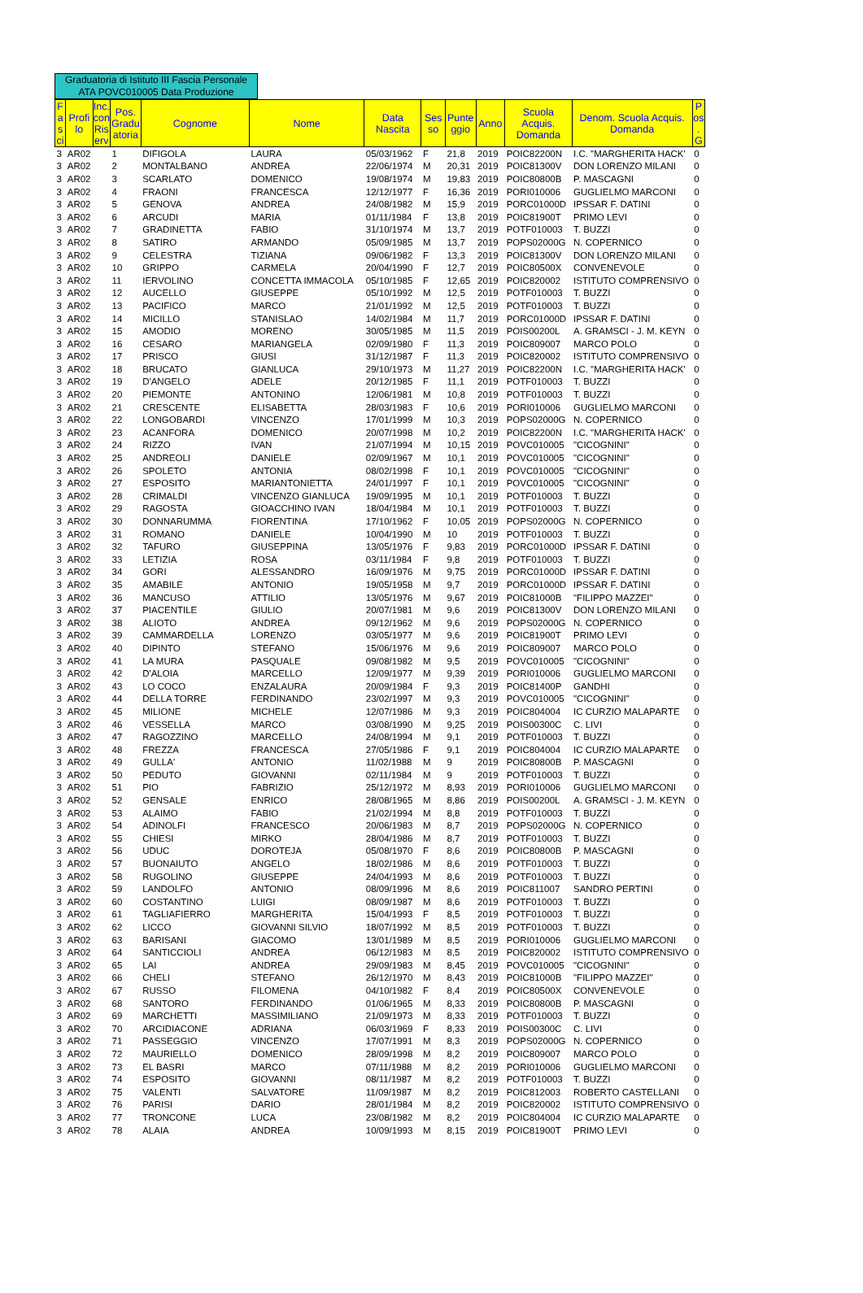Graduatoria di Istituto III Fascia Personale ATA POVC010005 Data Produzione
| F a s ci | Profi lo | Inc. con Ris erv | Pos. Gradu atoria | Cognome | Nome | Data Nascita | Ses so | Punte ggio | Anno | Scuola Acquis. Domanda | Denom. Scuola Acquis. Domanda | P os . G |
| --- | --- | --- | --- | --- | --- | --- | --- | --- | --- | --- | --- | --- |
| 3 | AR02 | | 1 | DIFIGOLA | LAURA | 05/03/1962 | F | 21,8 | 2019 | POIC82200N | I.C. "MARGHERITA HACK' | 0 |
| 3 | AR02 | | 2 | MONTALBANO | ANDREA | 22/06/1974 | M | 20,31 | 2019 | POIC81300V | DON LORENZO MILANI | 0 |
| 3 | AR02 | | 3 | SCARLATO | DOMENICO | 19/08/1974 | M | 19,83 | 2019 | POIC80800B | P. MASCAGNI | 0 |
| 3 | AR02 | | 4 | FRAONI | FRANCESCA | 12/12/1977 | F | 16,36 | 2019 | PORI010006 | GUGLIELMO MARCONI | 0 |
| 3 | AR02 | | 5 | GENOVA | ANDREA | 24/08/1982 | M | 15,9 | 2019 | PORC01000D | IPSSAR F. DATINI | 0 |
| 3 | AR02 | | 6 | ARCUDI | MARIA | 01/11/1984 | F | 13,8 | 2019 | POIC81900T | PRIMO LEVI | 0 |
| 3 | AR02 | | 7 | GRADINETTA | FABIO | 31/10/1974 | M | 13,7 | 2019 | POTF010003 | T. BUZZI | 0 |
| 3 | AR02 | | 8 | SATIRO | ARMANDO | 05/09/1985 | M | 13,7 | 2019 | POPS02000G | N. COPERNICO | 0 |
| 3 | AR02 | | 9 | CELESTRA | TIZIANA | 09/06/1982 | F | 13,3 | 2019 | POIC81300V | DON LORENZO MILANI | 0 |
| 3 | AR02 | | 10 | GRIPPO | CARMELA | 20/04/1990 | F | 12,7 | 2019 | POIC80500X | CONVENEVOLE | 0 |
| 3 | AR02 | | 11 | IERVOLINO | CONCETTA IMMACOLA | 05/10/1985 | F | 12,65 | 2019 | POIC820002 | ISTITUTO COMPRENSIVO | 0 |
| 3 | AR02 | | 12 | AUCELLO | GIUSEPPE | 05/10/1992 | M | 12,5 | 2019 | POTF010003 | T. BUZZI | 0 |
| 3 | AR02 | | 13 | PACIFICO | MARCO | 21/01/1992 | M | 12,5 | 2019 | POTF010003 | T. BUZZI | 0 |
| 3 | AR02 | | 14 | MICILLO | STANISLAO | 14/02/1984 | M | 11,7 | 2019 | PORC01000D | IPSSAR F. DATINI | 0 |
| 3 | AR02 | | 15 | AMODIO | MORENO | 30/05/1985 | M | 11,5 | 2019 | POIS00200L | A. GRAMSCI - J. M. KEYN | 0 |
| 3 | AR02 | | 16 | CESARO | MARIANGELA | 02/09/1980 | F | 11,3 | 2019 | POIC809007 | MARCO POLO | 0 |
| 3 | AR02 | | 17 | PRISCO | GIUSI | 31/12/1987 | F | 11,3 | 2019 | POIC820002 | ISTITUTO COMPRENSIVO | 0 |
| 3 | AR02 | | 18 | BRUCATO | GIANLUCA | 29/10/1973 | M | 11,27 | 2019 | POIC82200N | I.C. "MARGHERITA HACK' | 0 |
| 3 | AR02 | | 19 | D'ANGELO | ADELE | 20/12/1985 | F | 11,1 | 2019 | POTF010003 | T. BUZZI | 0 |
| 3 | AR02 | | 20 | PIEMONTE | ANTONINO | 12/06/1981 | M | 10,8 | 2019 | POTF010003 | T. BUZZI | 0 |
| 3 | AR02 | | 21 | CRESCENTE | ELISABETTA | 28/03/1983 | F | 10,6 | 2019 | PORI010006 | GUGLIELMO MARCONI | 0 |
| 3 | AR02 | | 22 | LONGOBARDI | VINCENZO | 17/01/1999 | M | 10,3 | 2019 | POPS02000G | N. COPERNICO | 0 |
| 3 | AR02 | | 23 | ACANFORA | DOMENICO | 20/07/1998 | M | 10,2 | 2019 | POIC82200N | I.C. "MARGHERITA HACK' | 0 |
| 3 | AR02 | | 24 | RIZZO | IVAN | 21/07/1994 | M | 10,15 | 2019 | POVC010005 | "CICOGNINI" | 0 |
| 3 | AR02 | | 25 | ANDREOLI | DANIELE | 02/09/1967 | M | 10,1 | 2019 | POVC010005 | "CICOGNINI" | 0 |
| 3 | AR02 | | 26 | SPOLETO | ANTONIA | 08/02/1998 | F | 10,1 | 2019 | POVC010005 | "CICOGNINI" | 0 |
| 3 | AR02 | | 27 | ESPOSITO | MARIANTONIETTA | 24/01/1997 | F | 10,1 | 2019 | POVC010005 | "CICOGNINI" | 0 |
| 3 | AR02 | | 28 | CRIMALDI | VINCENZO GIANLUCA | 19/09/1995 | M | 10,1 | 2019 | POTF010003 | T. BUZZI | 0 |
| 3 | AR02 | | 29 | RAGOSTA | GIOACCHINO IVAN | 18/04/1984 | M | 10,1 | 2019 | POTF010003 | T. BUZZI | 0 |
| 3 | AR02 | | 30 | DONNARUMMA | FIORENTINA | 17/10/1962 | F | 10,05 | 2019 | POPS02000G | N. COPERNICO | 0 |
| 3 | AR02 | | 31 | ROMANO | DANIELE | 10/04/1990 | M | 10 | 2019 | POTF010003 | T. BUZZI | 0 |
| 3 | AR02 | | 32 | TAFURO | GIUSEPPINA | 13/05/1976 | F | 9,83 | 2019 | PORC01000D | IPSSAR F. DATINI | 0 |
| 3 | AR02 | | 33 | LETIZIA | ROSA | 03/11/1984 | F | 9,8 | 2019 | POTF010003 | T. BUZZI | 0 |
| 3 | AR02 | | 34 | GORI | ALESSANDRO | 16/09/1976 | M | 9,75 | 2019 | PORC01000D | IPSSAR F. DATINI | 0 |
| 3 | AR02 | | 35 | AMABILE | ANTONIO | 19/05/1958 | M | 9,7 | 2019 | PORC01000D | IPSSAR F. DATINI | 0 |
| 3 | AR02 | | 36 | MANCUSO | ATTILIO | 13/05/1976 | M | 9,67 | 2019 | POIC81000B | "FILIPPO MAZZEI" | 0 |
| 3 | AR02 | | 37 | PIACENTILE | GIULIO | 20/07/1981 | M | 9,6 | 2019 | POIC81300V | DON LORENZO MILANI | 0 |
| 3 | AR02 | | 38 | ALIOTO | ANDREA | 09/12/1962 | M | 9,6 | 2019 | POPS02000G | N. COPERNICO | 0 |
| 3 | AR02 | | 39 | CAMMARDELLA | LORENZO | 03/05/1977 | M | 9,6 | 2019 | POIC81900T | PRIMO LEVI | 0 |
| 3 | AR02 | | 40 | DIPINTO | STEFANO | 15/06/1976 | M | 9,6 | 2019 | POIC809007 | MARCO POLO | 0 |
| 3 | AR02 | | 41 | LA MURA | PASQUALE | 09/08/1982 | M | 9,5 | 2019 | POVC010005 | "CICOGNINI" | 0 |
| 3 | AR02 | | 42 | D'ALOIA | MARCELLO | 12/09/1977 | M | 9,39 | 2019 | PORI010006 | GUGLIELMO MARCONI | 0 |
| 3 | AR02 | | 43 | LO COCO | ENZALAURA | 20/09/1984 | F | 9,3 | 2019 | POIC81400P | GANDHI | 0 |
| 3 | AR02 | | 44 | DELLA TORRE | FERDINANDO | 23/02/1997 | M | 9,3 | 2019 | POVC010005 | "CICOGNINI" | 0 |
| 3 | AR02 | | 45 | MILIONE | MICHELE | 12/07/1986 | M | 9,3 | 2019 | POIC804004 | IC CURZIO MALAPARTE | 0 |
| 3 | AR02 | | 46 | VESSELLA | MARCO | 03/08/1990 | M | 9,25 | 2019 | POIS00300C | C. LIVI | 0 |
| 3 | AR02 | | 47 | RAGOZZINO | MARCELLO | 24/08/1994 | M | 9,1 | 2019 | POTF010003 | T. BUZZI | 0 |
| 3 | AR02 | | 48 | FREZZA | FRANCESCA | 27/05/1986 | F | 9,1 | 2019 | POIC804004 | IC CURZIO MALAPARTE | 0 |
| 3 | AR02 | | 49 | GULLA' | ANTONIO | 11/02/1988 | M | 9 | 2019 | POIC80800B | P. MASCAGNI | 0 |
| 3 | AR02 | | 50 | PEDUTO | GIOVANNI | 02/11/1984 | M | 9 | 2019 | POTF010003 | T. BUZZI | 0 |
| 3 | AR02 | | 51 | PIO | FABRIZIO | 25/12/1972 | M | 8,93 | 2019 | PORI010006 | GUGLIELMO MARCONI | 0 |
| 3 | AR02 | | 52 | GENSALE | ENRICO | 28/08/1965 | M | 8,86 | 2019 | POIS00200L | A. GRAMSCI - J. M. KEYN | 0 |
| 3 | AR02 | | 53 | ALAIMO | FABIO | 21/02/1994 | M | 8,8 | 2019 | POTF010003 | T. BUZZI | 0 |
| 3 | AR02 | | 54 | ADINOLFI | FRANCESCO | 20/06/1983 | M | 8,7 | 2019 | POPS02000G | N. COPERNICO | 0 |
| 3 | AR02 | | 55 | CHIESI | MIRKO | 28/04/1986 | M | 8,7 | 2019 | POTF010003 | T. BUZZI | 0 |
| 3 | AR02 | | 56 | UDUC | DOROTEJA | 05/08/1970 | F | 8,6 | 2019 | POIC80800B | P. MASCAGNI | 0 |
| 3 | AR02 | | 57 | BUONAIUTO | ANGELO | 18/02/1986 | M | 8,6 | 2019 | POTF010003 | T. BUZZI | 0 |
| 3 | AR02 | | 58 | RUGOLINO | GIUSEPPE | 24/04/1993 | M | 8,6 | 2019 | POTF010003 | T. BUZZI | 0 |
| 3 | AR02 | | 59 | LANDOLFO | ANTONIO | 08/09/1996 | M | 8,6 | 2019 | POIC811007 | SANDRO PERTINI | 0 |
| 3 | AR02 | | 60 | COSTANTINO | LUIGI | 08/09/1987 | M | 8,6 | 2019 | POTF010003 | T. BUZZI | 0 |
| 3 | AR02 | | 61 | TAGLIAFIERRO | MARGHERITA | 15/04/1993 | F | 8,5 | 2019 | POTF010003 | T. BUZZI | 0 |
| 3 | AR02 | | 62 | LICCO | GIOVANNI SILVIO | 18/07/1992 | M | 8,5 | 2019 | POTF010003 | T. BUZZI | 0 |
| 3 | AR02 | | 63 | BARISANI | GIACOMO | 13/01/1989 | M | 8,5 | 2019 | PORI010006 | GUGLIELMO MARCONI | 0 |
| 3 | AR02 | | 64 | SANTICCIOLI | ANDREA | 06/12/1983 | M | 8,5 | 2019 | POIC820002 | ISTITUTO COMPRENSIVO | 0 |
| 3 | AR02 | | 65 | LAI | ANDREA | 29/09/1983 | M | 8,45 | 2019 | POVC010005 | "CICOGNINI" | 0 |
| 3 | AR02 | | 66 | CHELI | STEFANO | 26/12/1970 | M | 8,43 | 2019 | POIC81000B | "FILIPPO MAZZEI" | 0 |
| 3 | AR02 | | 67 | RUSSO | FILOMENA | 04/10/1982 | F | 8,4 | 2019 | POIC80500X | CONVENEVOLE | 0 |
| 3 | AR02 | | 68 | SANTORO | FERDINANDO | 01/06/1965 | M | 8,33 | 2019 | POIC80800B | P. MASCAGNI | 0 |
| 3 | AR02 | | 69 | MARCHETTI | MASSIMILIANO | 21/09/1973 | M | 8,33 | 2019 | POTF010003 | T. BUZZI | 0 |
| 3 | AR02 | | 70 | ARCIDIACONE | ADRIANA | 06/03/1969 | F | 8,33 | 2019 | POIS00300C | C. LIVI | 0 |
| 3 | AR02 | | 71 | PASSEGGIO | VINCENZO | 17/07/1991 | M | 8,3 | 2019 | POPS02000G | N. COPERNICO | 0 |
| 3 | AR02 | | 72 | MAURIELLO | DOMENICO | 28/09/1998 | M | 8,2 | 2019 | POIC809007 | MARCO POLO | 0 |
| 3 | AR02 | | 73 | EL BASRI | MARCO | 07/11/1988 | M | 8,2 | 2019 | PORI010006 | GUGLIELMO MARCONI | 0 |
| 3 | AR02 | | 74 | ESPOSITO | GIOVANNI | 08/11/1987 | M | 8,2 | 2019 | POTF010003 | T. BUZZI | 0 |
| 3 | AR02 | | 75 | VALENTI | SALVATORE | 11/09/1987 | M | 8,2 | 2019 | POIC812003 | ROBERTO CASTELLANI | 0 |
| 3 | AR02 | | 76 | PARISI | DARIO | 28/01/1984 | M | 8,2 | 2019 | POIC820002 | ISTITUTO COMPRENSIVO | 0 |
| 3 | AR02 | | 77 | TRONCONE | LUCA | 23/08/1982 | M | 8,2 | 2019 | POIC804004 | IC CURZIO MALAPARTE | 0 |
| 3 | AR02 | | 78 | ALAIA | ANDREA | 10/09/1993 | M | 8,15 | 2019 | POIC81900T | PRIMO LEVI | 0 |